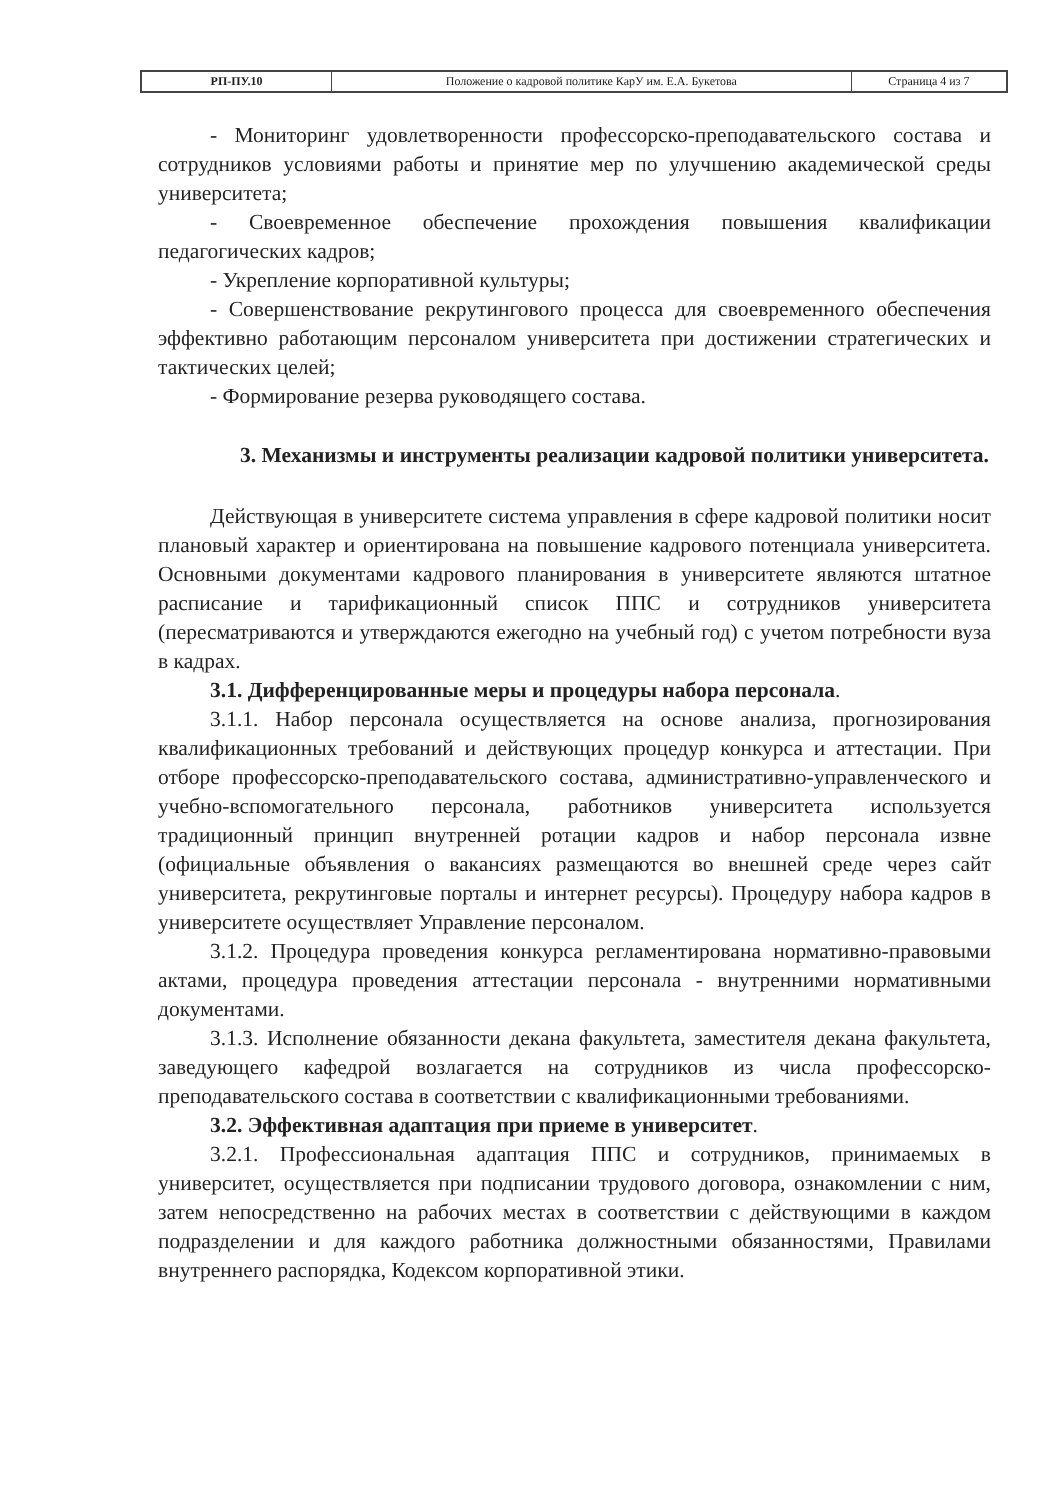| РП-ПУ.10 | Положение о кадровой политике КарУ им. Е.А. Букетова | Страница 4 из 7 |
- Мониторинг удовлетворенности профессорско-преподавательского состава и сотрудников условиями работы и принятие мер по улучшению академической среды университета;
- Своевременное обеспечение прохождения повышения квалификации педагогических кадров;
- Укрепление корпоративной культуры;
- Совершенствование рекрутингового процесса для своевременного обеспечения эффективно работающим персоналом университета при достижении стратегических и тактических целей;
- Формирование резерва руководящего состава.
3. Механизмы и инструменты реализации кадровой политики университета.
Действующая в университете система управления в сфере кадровой политики носит плановый характер и ориентирована на повышение кадрового потенциала университета. Основными документами кадрового планирования в университете являются штатное расписание и тарификационный список ППС и сотрудников университета (пересматриваются и утверждаются ежегодно на учебный год) с учетом потребности вуза в кадрах.
3.1. Дифференцированные меры и процедуры набора персонала.
3.1.1. Набор персонала осуществляется на основе анализа, прогнозирования квалификационных требований и действующих процедур конкурса и аттестации. При отборе профессорско-преподавательского состава, административно-управленческого и учебно-вспомогательного персонала, работников университета используется традиционный принцип внутренней ротации кадров и набор персонала извне (официальные объявления о вакансиях размещаются во внешней среде через сайт университета, рекрутинговые порталы и интернет ресурсы). Процедуру набора кадров в университете осуществляет Управление персоналом.
3.1.2. Процедура проведения конкурса регламентирована нормативно-правовыми актами, процедура проведения аттестации персонала - внутренними нормативными документами.
3.1.3. Исполнение обязанности декана факультета, заместителя декана факультета, заведующего кафедрой возлагается на сотрудников из числа профессорско-преподавательского состава в соответствии с квалификационными требованиями.
3.2. Эффективная адаптация при приеме в университет.
3.2.1. Профессиональная адаптация ППС и сотрудников, принимаемых в университет, осуществляется при подписании трудового договора, ознакомлении с ним, затем непосредственно на рабочих местах в соответствии с действующими в каждом подразделении и для каждого работника должностными обязанностями, Правилами внутреннего распорядка, Кодексом корпоративной этики.